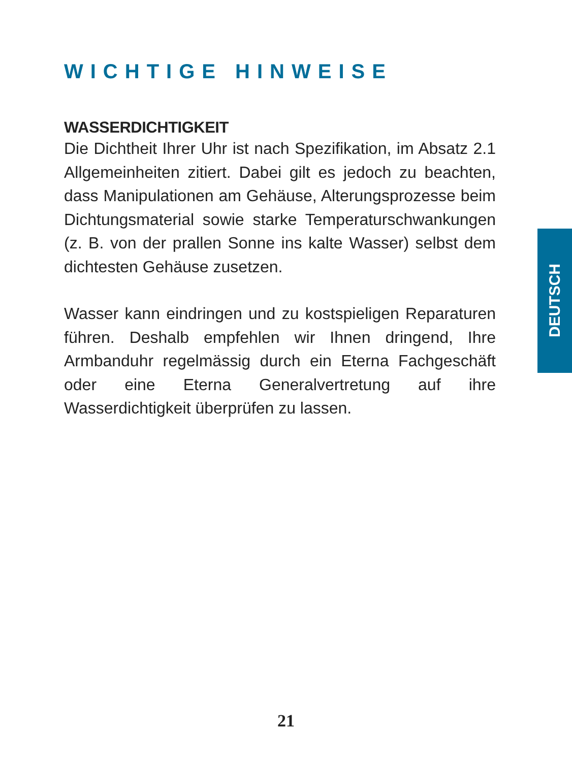WICHTIGE HINWEISE
WASSERDICHTIGKEIT
Die Dichtheit Ihrer Uhr ist nach Spezifikation, im Absatz 2.1 Allgemeinheiten zitiert. Dabei gilt es jedoch zu beachten, dass Manipulationen am Gehäuse, Alterungsprozesse beim Dichtungsmaterial sowie starke Temperaturschwankungen (z. B. von der prallen Sonne ins kalte Wasser) selbst dem dichtesten Gehäuse zusetzen.
Wasser kann eindringen und zu kostspieligen Reparaturen führen. Deshalb empfehlen wir Ihnen dringend, Ihre Armbanduhr regelmässig durch ein Eterna Fachgeschäft oder eine Eterna Generalvertretung auf ihre Wasserdichtigkeit überprüfen zu lassen.
DEUTSCH
21